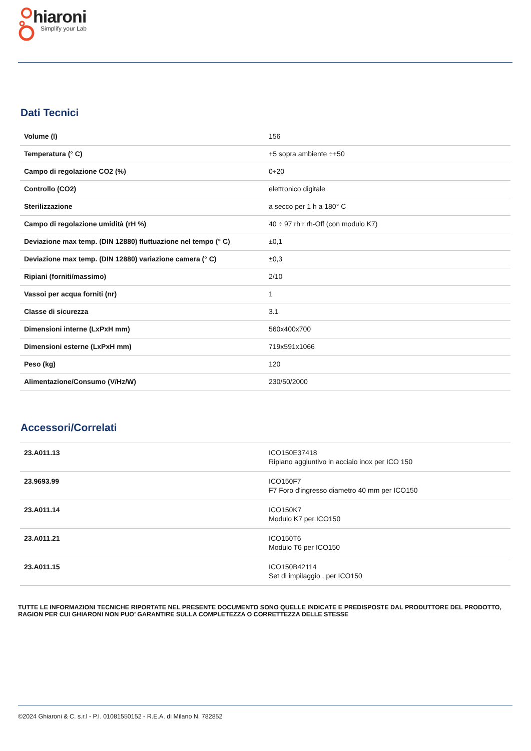hiaroni
Simplify your Lab
Dati Tecnici
| Volume (l) | 156 |
| Temperatura (° C) | +5 sopra ambiente ÷+50 |
| Campo di regolazione CO2 (%) | 0÷20 |
| Controllo (CO2) | elettronico digitale |
| Sterilizzazione | a secco per 1 h a 180° C |
| Campo di regolazione umidità (rH %) | 40 ÷ 97 rh r rh-Off (con modulo K7) |
| Deviazione max temp. (DIN 12880) fluttuazione nel tempo (° C) | ±0,1 |
| Deviazione max temp. (DIN 12880) variazione camera (° C) | ±0,3 |
| Ripiani (forniti/massimo) | 2/10 |
| Vassoi per acqua forniti (nr) | 1 |
| Classe di sicurezza | 3.1 |
| Dimensioni interne (LxPxH mm) | 560x400x700 |
| Dimensioni esterne (LxPxH mm) | 719x591x1066 |
| Peso (kg) | 120 |
| Alimentazione/Consumo (V/Hz/W) | 230/50/2000 |
Accessori/Correlati
| 23.A011.13 | ICO150E37418 Ripiano aggiuntivo in acciaio inox per ICO 150 |
| 23.9693.99 | ICO150F7 F7 Foro d'ingresso diametro 40 mm per ICO150 |
| 23.A011.14 | ICO150K7 Modulo K7 per ICO150 |
| 23.A011.21 | ICO150T6 Modulo T6 per ICO150 |
| 23.A011.15 | ICO150B42114 Set di impilaggio , per ICO150 |
TUTTE LE INFORMAZIONI TECNICHE RIPORTATE NEL PRESENTE DOCUMENTO SONO QUELLE INDICATE E PREDISPOSTE DAL PRODUTTORE DEL PRODOTTO, RAGION PER CUI GHIARONI NON PUO’ GARANTIRE SULLA COMPLETEZZA O CORRETTEZZA DELLE STESSE
©2024 Ghiaroni & C. s.r.l - P.I. 01081550152 - R.E.A. di Milano N. 782852